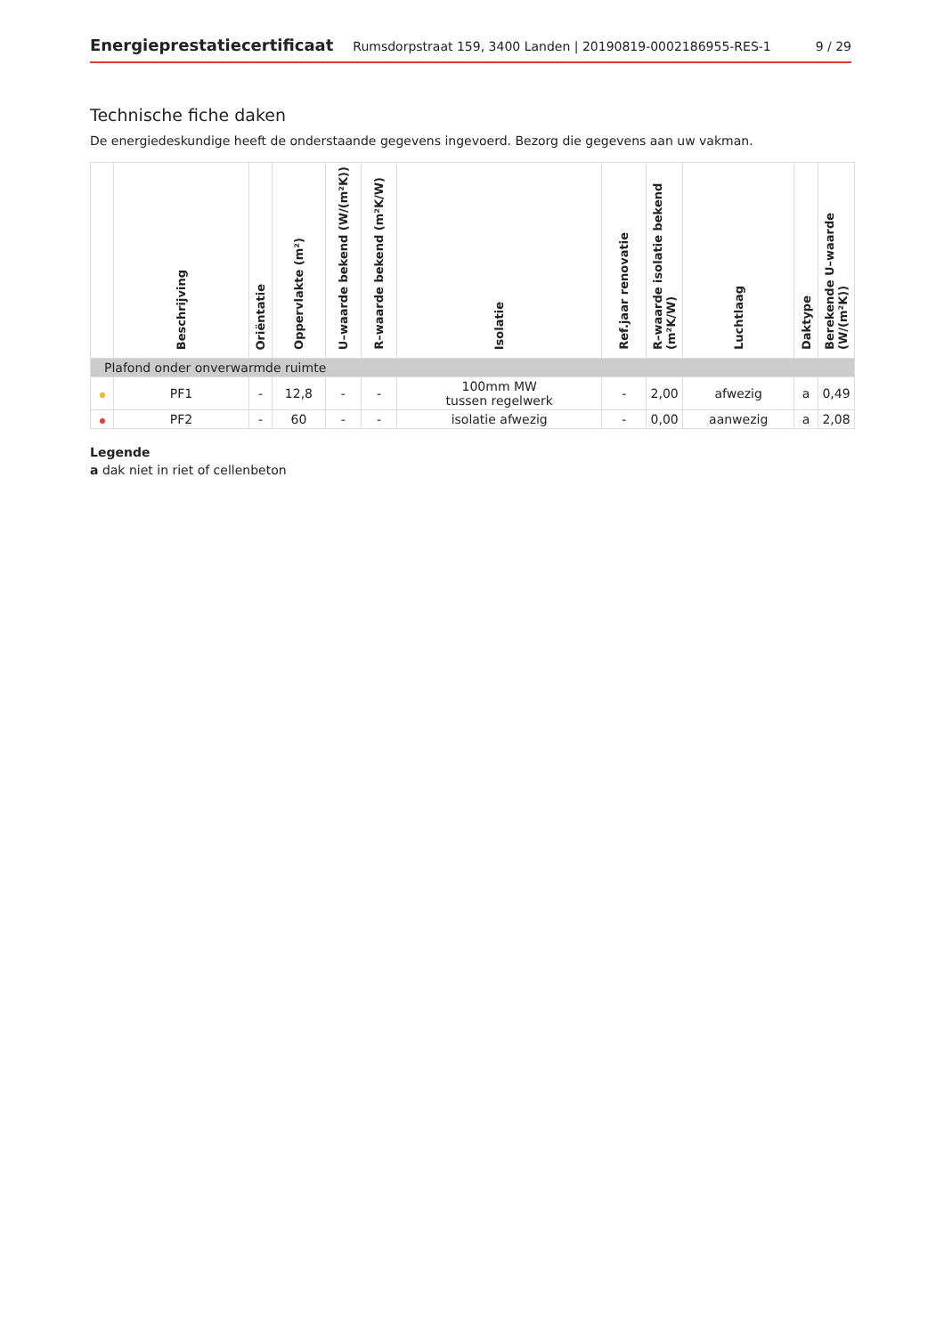Energieprestatiecertificaat Rumsdorpstraat 159, 3400 Landen | 20190819-0002186955-RES-1 9 / 29
Technische fiche daken
De energiedeskundige heeft de onderstaande gegevens ingevoerd. Bezorg die gegevens aan uw vakman.
| | Beschrijving | Oriëntatie | Oppervlakte (m²) | U–waarde bekend (W/(m²K)) | R–waarde bekend (m²K/W) | Isolatie | Ref.jaar renovatie | R–waarde isolatie bekend (m²K/W) | Luchtlaag | Daktype | Berekende U–waarde (W/(m²K)) |
| --- | --- | --- | --- | --- | --- | --- | --- | --- | --- | --- | --- |
| Plafond onder onverwarmde ruimte | | | | | | | | | | | |
| | PF1 | - | 12,8 | - | - | 100mm MW tussen regelwerk | - | 2,00 | afwezig | a | 0,49 |
| | PF2 | - | 60 | - | - | isolatie afwezig | - | 0,00 | aanwezig | a | 2,08 |
Legende
a dak niet in riet of cellenbeton